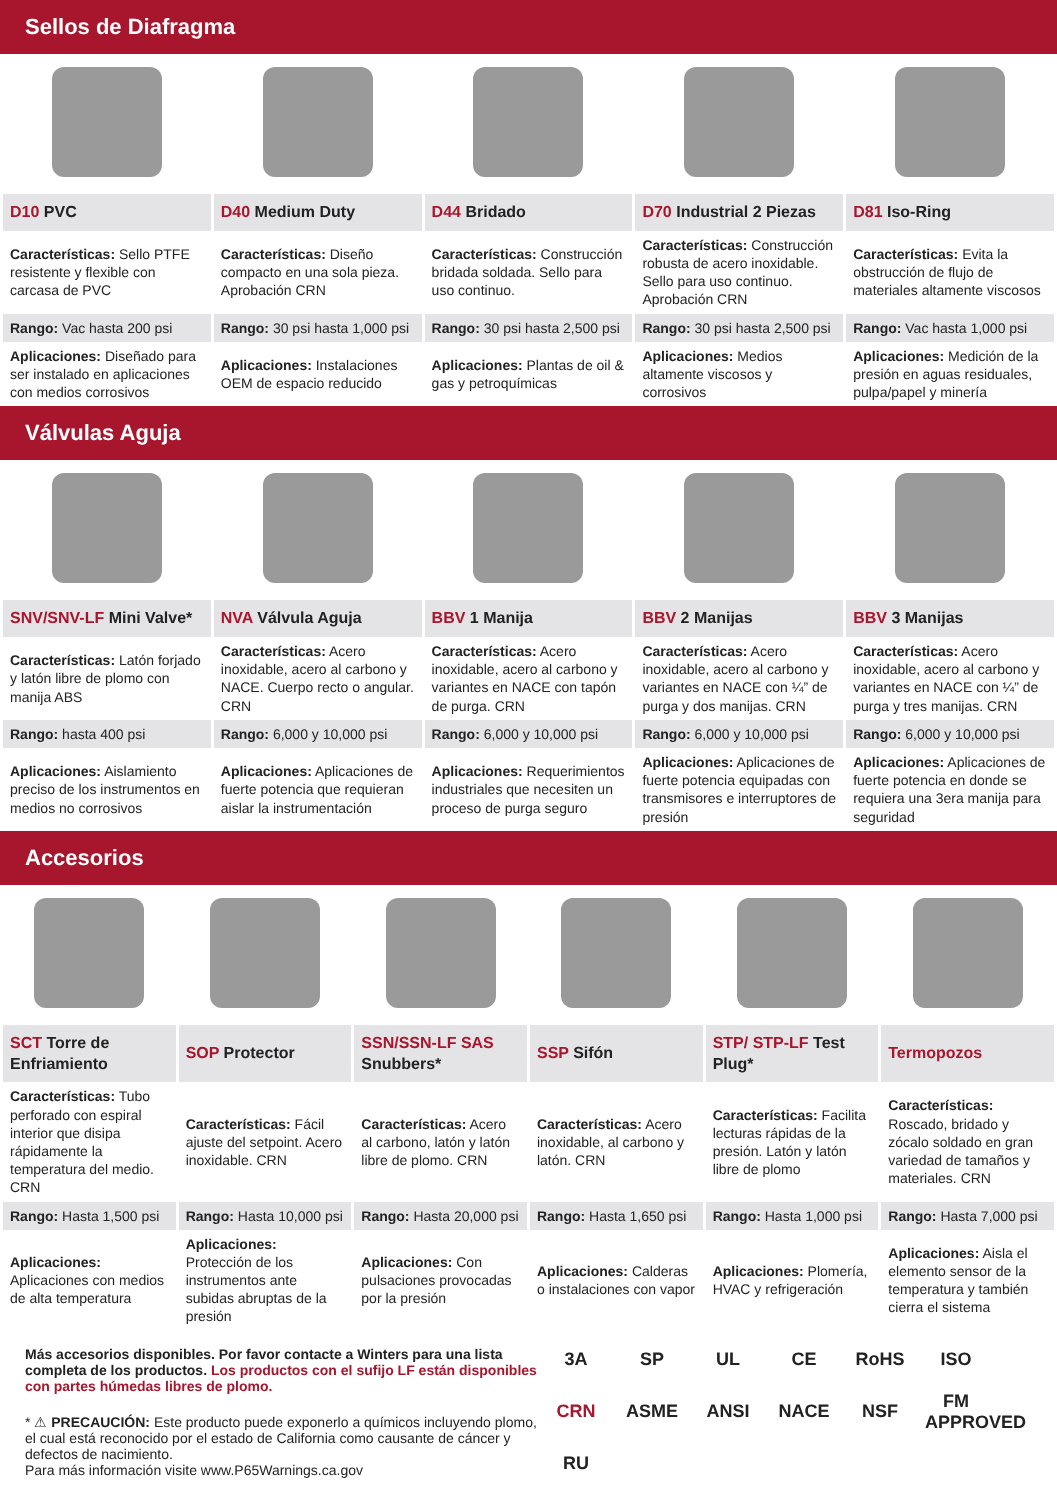Sellos de Diafragma
| D10 PVC | D40 Medium Duty | D44 Bridado | D70 Industrial 2 Piezas | D81 Iso-Ring |
| --- | --- | --- | --- | --- |
| Características: Sello PTFE resistente y flexible con carcasa de PVC | Características: Diseño compacto en una sola pieza. Aprobación CRN | Características: Construcción bridada soldada. Sello para uso continuo. | Características: Construcción robusta de acero inoxidable. Sello para uso continuo. Aprobación CRN | Características: Evita la obstrucción de flujo de materiales altamente viscosos |
| Rango: Vac hasta 200 psi | Rango: 30 psi hasta 1,000 psi | Rango: 30 psi hasta 2,500 psi | Rango: 30 psi hasta 2,500 psi | Rango: Vac hasta 1,000 psi |
| Aplicaciones: Diseñado para ser instalado en aplicaciones con medios corrosivos | Aplicaciones: Instalaciones OEM de espacio reducido | Aplicaciones: Plantas de oil & gas y petroquímicas | Aplicaciones: Medios altamente viscosos y corrosivos | Aplicaciones: Medición de la presión en aguas residuales, pulpa/papel y minería |
Válvulas Aguja
| SNV/SNV-LF Mini Valve* | NVA Válvula Aguja | BBV 1 Manija | BBV 2 Manijas | BBV 3 Manijas |
| --- | --- | --- | --- | --- |
| Características: Latón forjado y latón libre de plomo con manija ABS | Características: Acero inoxidable, acero al carbono y NACE. Cuerpo recto o angular. CRN | Características: Acero inoxidable, acero al carbono y variantes en NACE con tapón de purga. CRN | Características: Acero inoxidable, acero al carbono y variantes en NACE con ¼” de purga y dos manijas. CRN | Características: Acero inoxidable, acero al carbono y variantes en NACE con ¼” de purga y tres manijas. CRN |
| Rango: hasta 400 psi | Rango: 6,000 y 10,000 psi | Rango: 6,000 y 10,000 psi | Rango: 6,000 y 10,000 psi | Rango: 6,000 y 10,000 psi |
| Aplicaciones: Aislamiento preciso de los instrumentos en medios no corrosivos | Aplicaciones: Aplicaciones de fuerte potencia que requieran aislar la instrumentación | Aplicaciones: Requerimientos industriales que necesiten un proceso de purga seguro | Aplicaciones: Aplicaciones de fuerte potencia equipadas con transmisores e interruptores de presión | Aplicaciones: Aplicaciones de fuerte potencia en donde se requiera una 3era manija para seguridad |
Accesorios
| SCT Torre de Enfriamiento | SOP Protector | SSN/SSN-LF SAS Snubbers* | SSP Sifón | STP/ STP-LF Test Plug* | Termopozos |
| --- | --- | --- | --- | --- | --- |
| Características: Tubo perforado con espiral interior que disipa rápidamente la temperatura del medio. CRN | Características: Fácil ajuste del setpoint. Acero inoxidable. CRN | Características: Acero al carbono, latón y latón libre de plomo. CRN | Características: Acero inoxidable, al carbono y latón. CRN | Características: Facilita lecturas rápidas de la presión. Latón y latón libre de plomo | Características: Roscado, bridado y zócalo soldado en gran variedad de tamaños y materiales. CRN |
| Rango: Hasta 1,500 psi | Rango: Hasta 10,000 psi | Rango: Hasta 20,000 psi | Rango: Hasta 1,650 psi | Rango: Hasta 1,000 psi | Rango: Hasta 7,000 psi |
| Aplicaciones: Aplicaciones con medios de alta temperatura | Aplicaciones: Protección de los instrumentos ante subidas abruptas de la presión | Aplicaciones: Con pulsaciones provocadas por la presión | Aplicaciones: Calderas o instalaciones con vapor | Aplicaciones: Plomería, HVAC y refrigeración | Aplicaciones: Aisla el elemento sensor de la temperatura y también cierra el sistema |
Más accesorios disponibles. Por favor contacte a Winters para una lista completa de los productos. Los productos con el sufijo LF están disponibles con partes húmedas libres de plomo.
* ⚠ PRECAUCIÓN: Este producto puede exponerlo a químicos incluyendo plomo, el cual está reconocido por el estado de California como causante de cáncer y defectos de nacimiento.
Para más información visite www.P65Warnings.ca.gov
3A SP UL CE RoHS ISO CRN ASME ANSI NACE NSF FM APPROVED RU